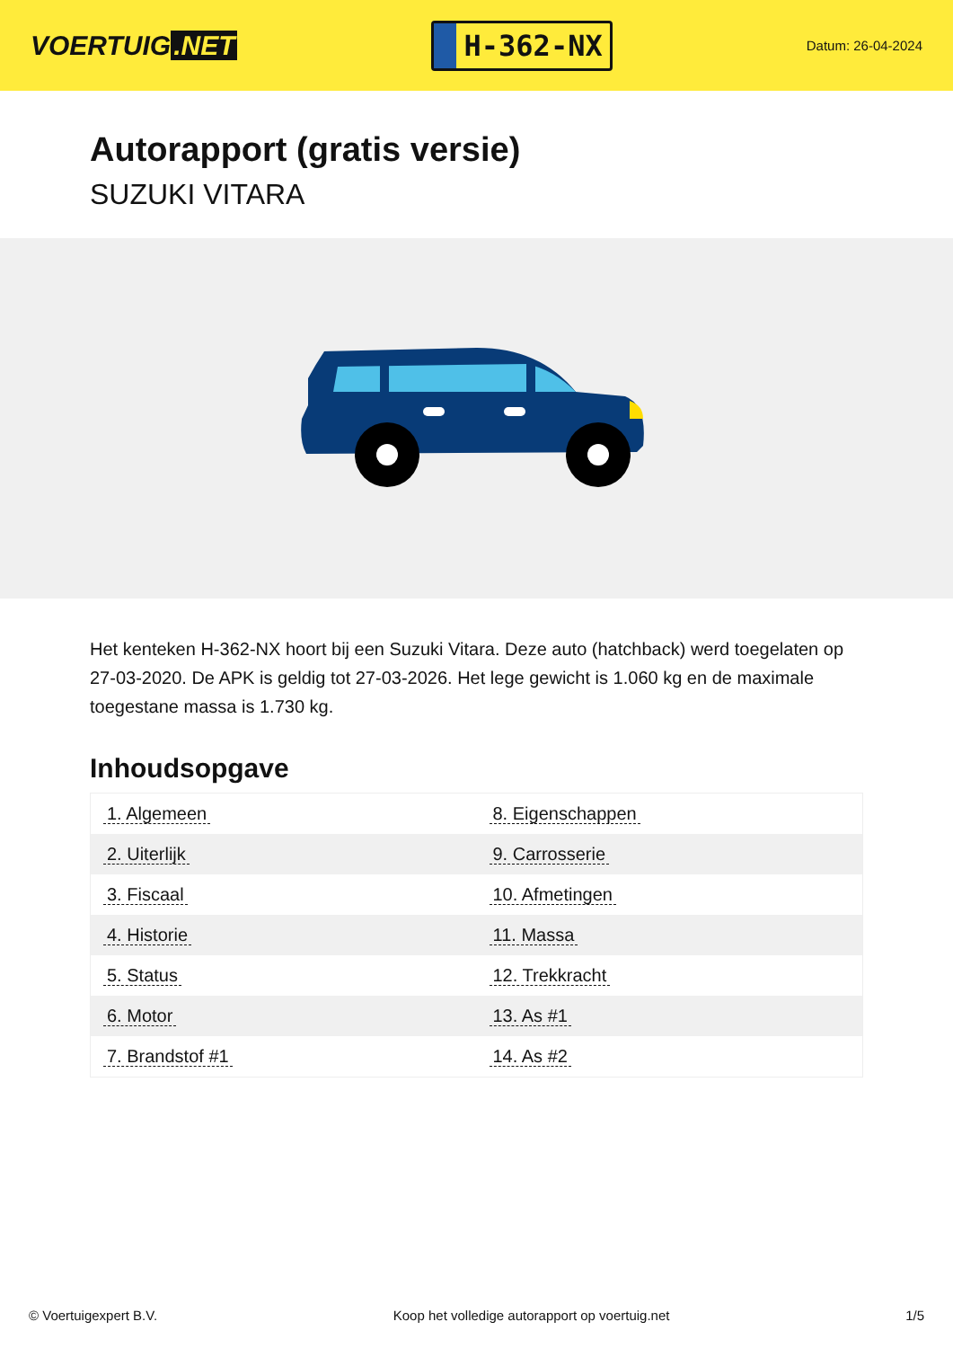VOERTUIG.NET
H-362-NX
Datum: 26-04-2024
Autorapport (gratis versie)
SUZUKI VITARA
Het kenteken H-362-NX hoort bij een Suzuki Vitara. Deze auto (hatchback) werd toegelaten op 27-03-2020. De APK is geldig tot 27-03-2026. Het lege gewicht is 1.060 kg en de maximale toegestane massa is 1.730 kg.
Inhoudsopgave
| 1. Algemeen | 8. Eigenschappen |
| 2. Uiterlijk | 9. Carrosserie |
| 3. Fiscaal | 10. Afmetingen |
| 4. Historie | 11. Massa |
| 5. Status | 12. Trekkracht |
| 6. Motor | 13. As #1 |
| 7. Brandstof #1 | 14. As #2 |
© Voertuigexpert B.V. Koop het volledige autorapport op voertuig.net 1/5